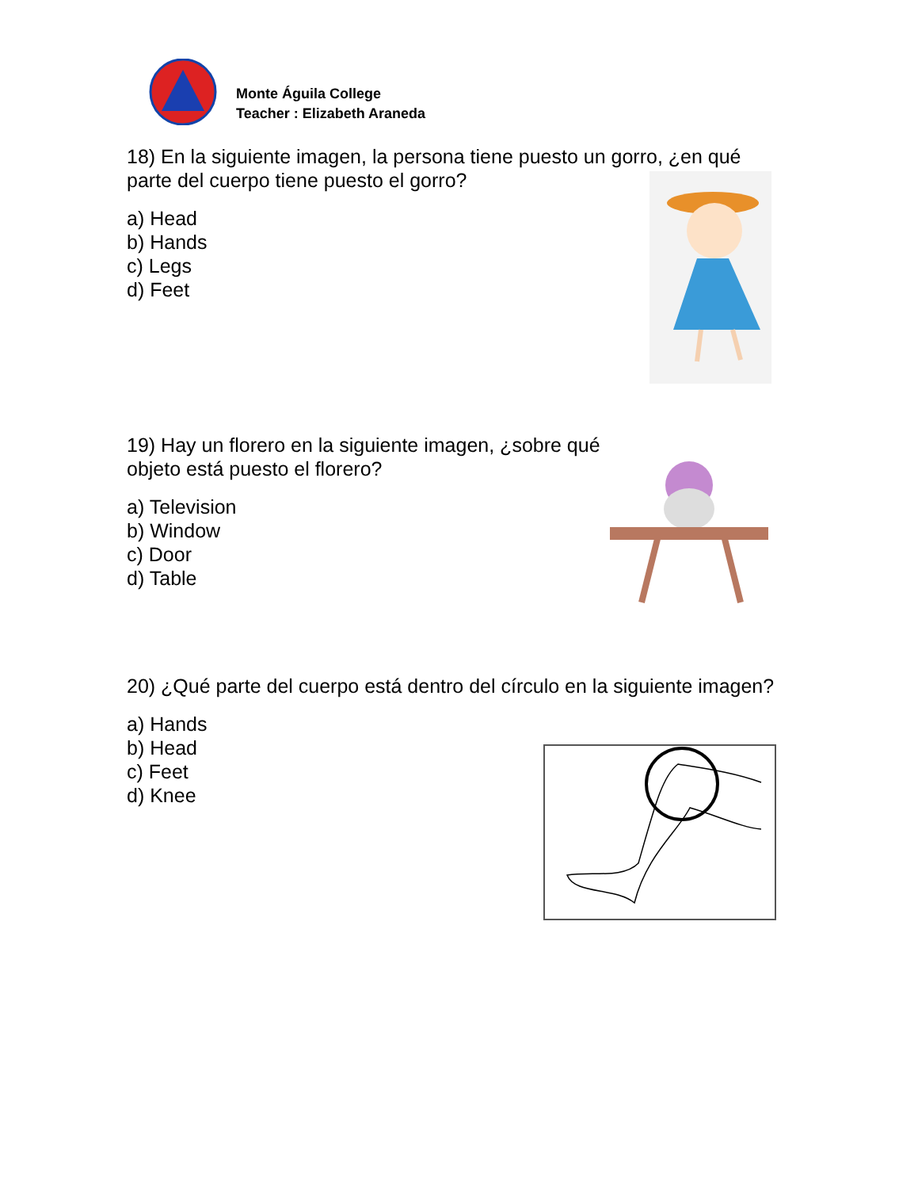Monte Águila College
Teacher : Elizabeth Araneda
18) En la siguiente imagen, la persona tiene puesto un gorro, ¿en qué parte del cuerpo tiene puesto el gorro?
a) Head
b) Hands
c) Legs
d) Feet
19) Hay un florero en la siguiente imagen, ¿sobre qué objeto está puesto el florero?
a) Television
b) Window
c) Door
d) Table
20) ¿Qué parte del cuerpo está dentro del círculo en la siguiente imagen?
a) Hands
b) Head
c) Feet
d) Knee